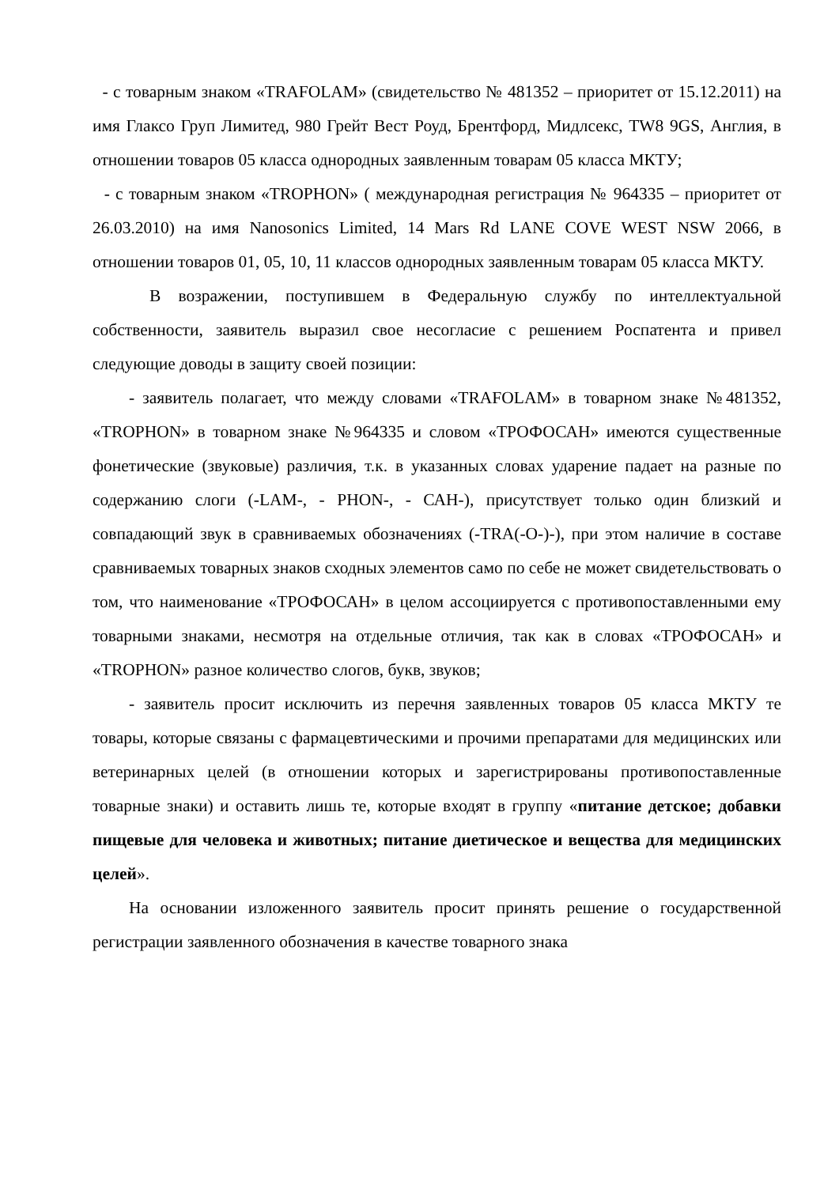- с товарным знаком «TRAFOLAM» (свидетельство № 481352 – приоритет от 15.12.2011) на имя Глаксо Груп Лимитед, 980 Грейт Вест Роуд, Брентфорд, Мидлсекс, TW8 9GS, Англия, в отношении товаров 05 класса однородных заявленным товарам 05 класса МКТУ;
- с товарным знаком «TROPHON» ( международная регистрация № 964335 – приоритет от 26.03.2010) на имя Nanosonics Limited, 14 Mars Rd LANE COVE WEST NSW 2066, в отношении товаров 01, 05, 10, 11 классов однородных заявленным товарам 05 класса МКТУ.
В возражении, поступившем в Федеральную службу по интеллектуальной собственности, заявитель выразил свое несогласие с решением Роспатента и привел следующие доводы в защиту своей позиции:
- заявитель полагает, что между словами «TRAFOLAM» в товарном знаке №481352, «TROPHON» в товарном знаке №964335 и словом «ТРОФОСАН» имеются существенные фонетические (звуковые) различия, т.к. в указанных словах ударение падает на разные по содержанию слоги (-LAM-, - PHON-, - САН-), присутствует только один близкий и совпадающий звук в сравниваемых обозначениях (-TRA(-O-)-), при этом наличие в составе сравниваемых товарных знаков сходных элементов само по себе не может свидетельствовать о том, что наименование «ТРОФОСАН» в целом ассоциируется с противопоставленными ему товарными знаками, несмотря на отдельные отличия, так как в словах «ТРОФОСАН» и «TROPHON» разное количество слогов, букв, звуков;
- заявитель просит исключить из перечня заявленных товаров 05 класса МКТУ те товары, которые связаны с фармацевтическими и прочими препаратами для медицинских или ветеринарных целей (в отношении которых и зарегистрированы противопоставленные товарные знаки) и оставить лишь те, которые входят в группу «питание детское; добавки пищевые для человека и животных; питание диетическое и вещества для медицинских целей».
На основании изложенного заявитель просит принять решение о государственной регистрации заявленного обозначения в качестве товарного знака